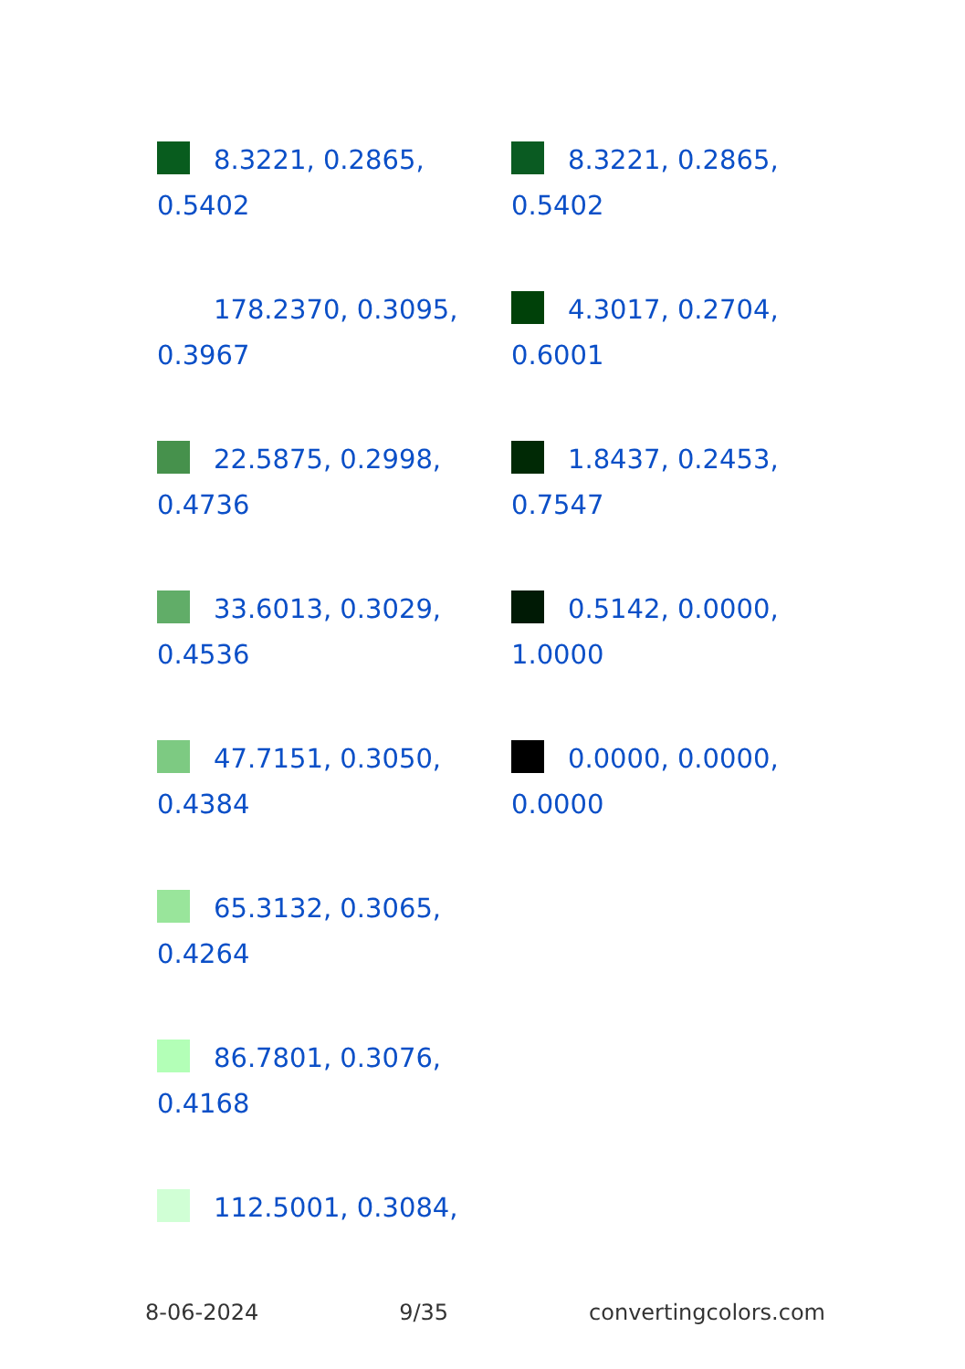8.3221, 0.2865,
0.5402
178.2370, 0.3095,
0.3967
22.5875, 0.2998,
0.4736
33.6013, 0.3029,
0.4536
47.7151, 0.3050,
0.4384
65.3132, 0.3065,
0.4264
86.7801, 0.3076,
0.4168
112.5001, 0.3084,
8.3221, 0.2865,
0.5402
4.3017, 0.2704,
0.6001
1.8437, 0.2453,
0.7547
0.5142, 0.0000,
1.0000
0.0000, 0.0000,
0.0000
8-06-2024 9/35 convertingcolors.com